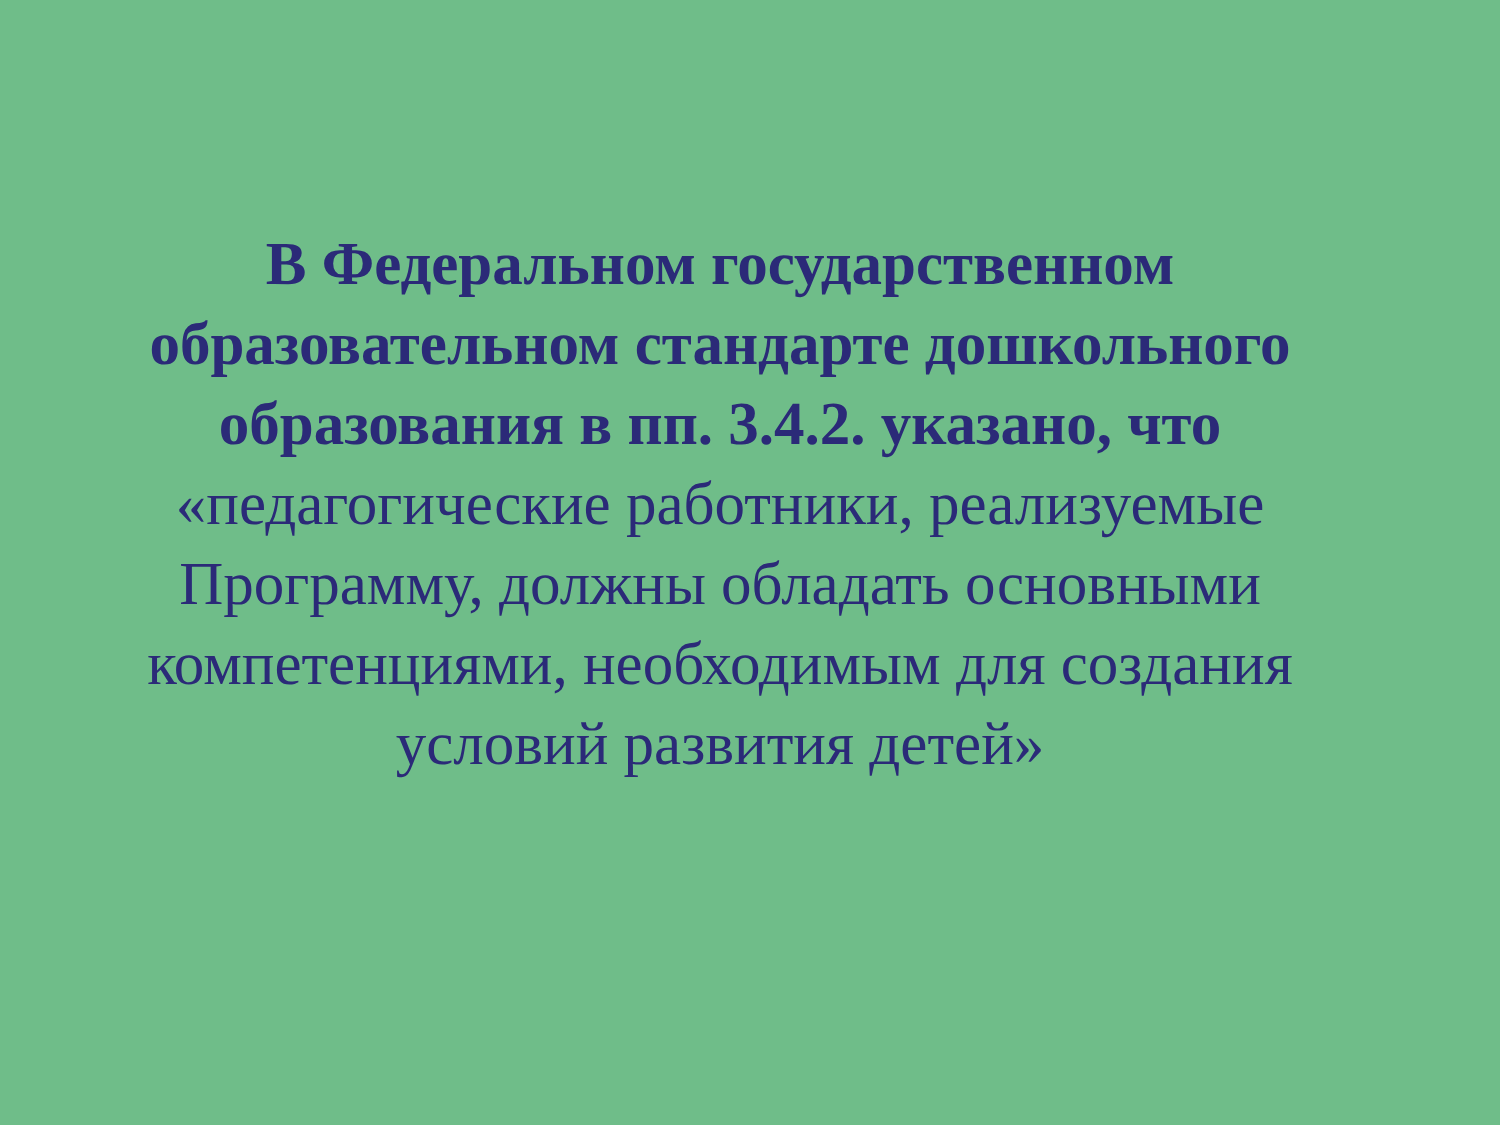В Федеральном государственном
образовательном стандарте дошкольного
образования в пп. 3.4.2. указано, что
«педагогические работники, реализуемые
Программу, должны обладать основными
компетенциями, необходимым для создания
условий развития детей»